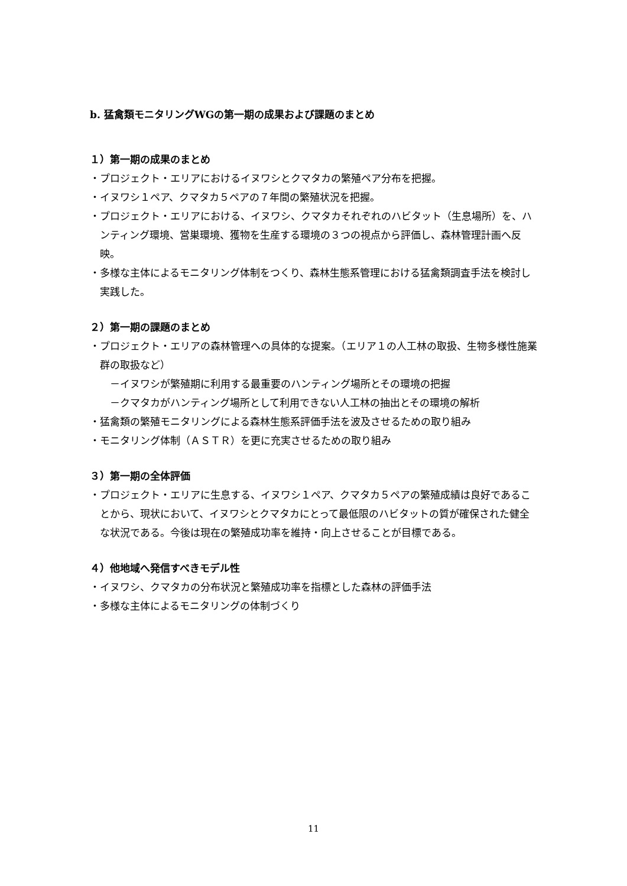b. 猛禽類モニタリングWGの第一期の成果および課題のまとめ
１）第一期の成果のまとめ
・プロジェクト・エリアにおけるイヌワシとクマタカの繁殖ペア分布を把握。
・イヌワシ１ペア、クマタカ５ペアの７年間の繁殖状況を把握。
・プロジェクト・エリアにおける、イヌワシ、クマタカそれぞれのハビタット（生息場所）を、ハンティング環境、営巣環境、獲物を生産する環境の３つの視点から評価し、森林管理計画へ反映。
・多様な主体によるモニタリング体制をつくり、森林生態系管理における猛禽類調査手法を検討し実践した。
２）第一期の課題のまとめ
・プロジェクト・エリアの森林管理への具体的な提案。（エリア１の人工林の取扱、生物多様性施業群の取扱など）
－イヌワシが繁殖期に利用する最重要のハンティング場所とその環境の把握
－クマタカがハンティング場所として利用できない人工林の抽出とその環境の解析
・猛禽類の繁殖モニタリングによる森林生態系評価手法を波及させるための取り組み
・モニタリング体制（ＡＳＴＲ）を更に充実させるための取り組み
３）第一期の全体評価
・プロジェクト・エリアに生息する、イヌワシ１ペア、クマタカ５ペアの繁殖成績は良好であることから、現状において、イヌワシとクマタカにとって最低限のハビタットの質が確保された健全な状況である。今後は現在の繁殖成功率を維持・向上させることが目標である。
４）他地域へ発信すべきモデル性
・イヌワシ、クマタカの分布状況と繁殖成功率を指標とした森林の評価手法
・多様な主体によるモニタリングの体制づくり
11